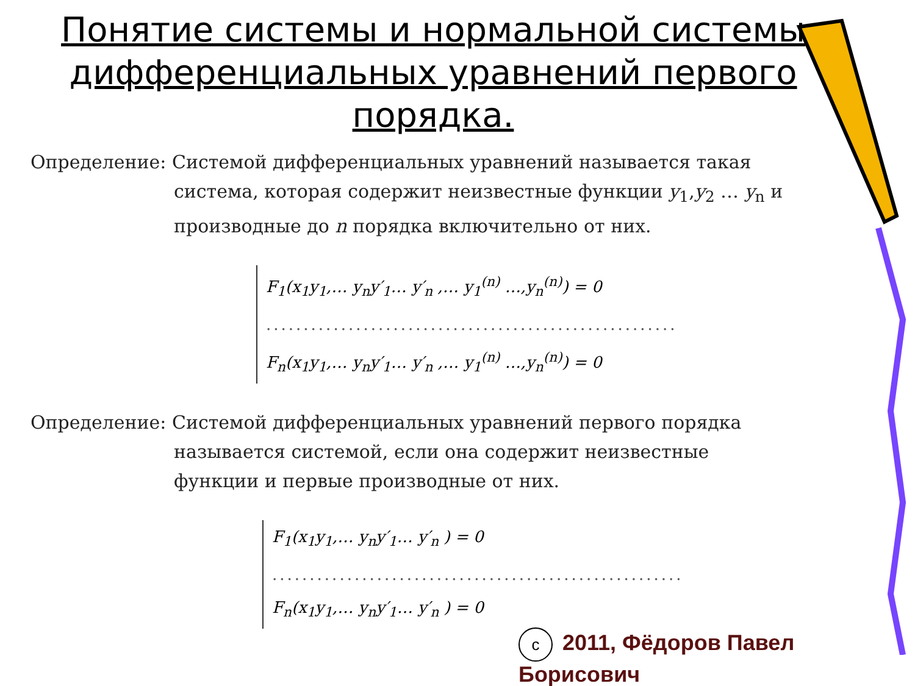Понятие системы и нормальной системы дифференциальных уравнений первого порядка.
Определение: Системой дифференциальных уравнений называется такая
система, которая содержит неизвестные функции y<sub>1</sub>,y<sub>2</sub> … y<sub>n</sub> и производные до n порядка включительно от них.
F<sub>1</sub>(x<sub>1</sub>y<sub>1</sub>,… y<sub>n</sub>y′<sub>1</sub>… y′<sub>n</sub> ,… y<sub>1</sub><sup>(n)</sup> …,y<sub>n</sub><sup>(n)</sup>) = 0
.......................................................
F<sub>n</sub>(x<sub>1</sub>y<sub>1</sub>,… y<sub>n</sub>y′<sub>1</sub>… y′<sub>n</sub> ,… y<sub>1</sub><sup>(n)</sup> …,y<sub>n</sub><sup>(n)</sup>) = 0
Определение: Системой дифференциальных уравнений первого порядка
называется системой, если она содержит неизвестные функции и первые производные от них.
F<sub>1</sub>(x<sub>1</sub>y<sub>1</sub>,… y<sub>n</sub>y′<sub>1</sub>… y′<sub>n</sub> ) = 0
.......................................................
F<sub>n</sub>(x<sub>1</sub>y<sub>1</sub>,… y<sub>n</sub>y′<sub>1</sub>… y′<sub>n</sub> ) = 0
c 2011, Фёдоров Павел Борисович